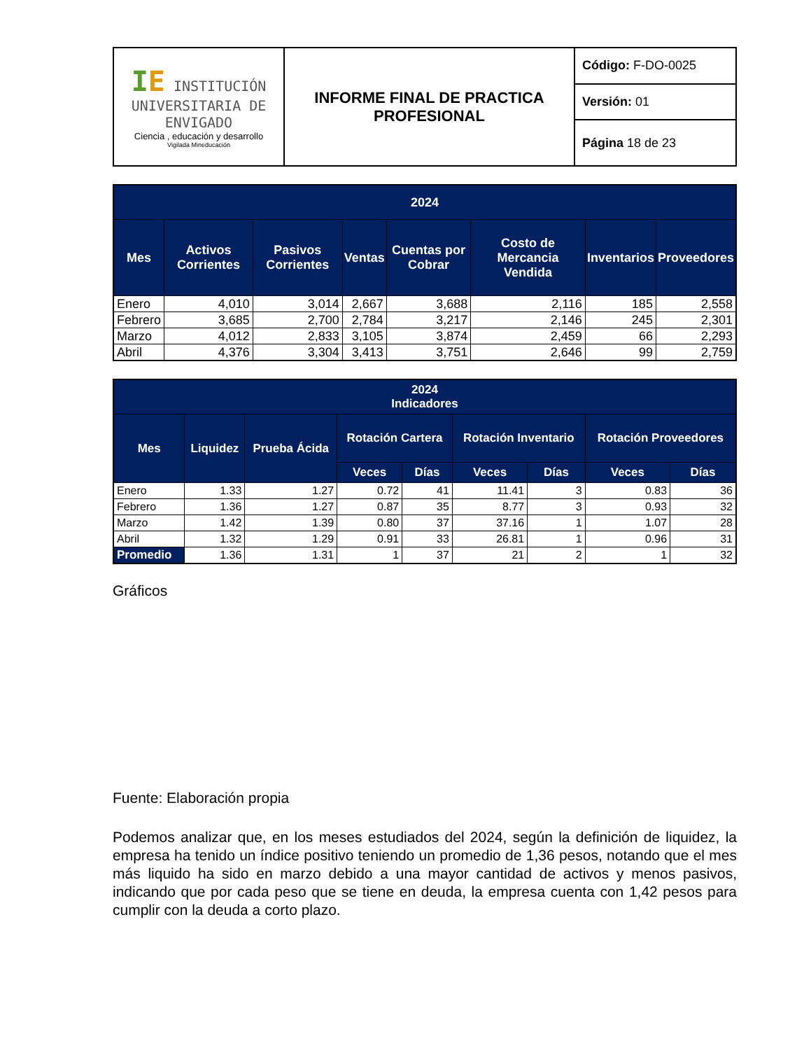| I E INSTITUCIÓN UNIVERSITARIA DE ENVIGADO Ciencia , educación y desarrollo Vigilada Mineducación | INFORME FINAL DE PRACTICA PROFESIONAL | Código: F-DO-0025 |
| | | Versión: 01 |
| | | Página 18 de 23 |
| 2024 | | | | | | | |
| --- | --- | --- | --- | --- | --- | --- | --- |
| Mes | Activos Corrientes | Pasivos Corrientes | Ventas | Cuentas por Cobrar | Costo de Mercancia Vendida | Inventarios | Proveedores |
| Enero | 4,010 | 3,014 | 2,667 | 3,688 | 2,116 | 185 | 2,558 |
| Febrero | 3,685 | 2,700 | 2,784 | 3,217 | 2,146 | 245 | 2,301 |
| Marzo | 4,012 | 2,833 | 3,105 | 3,874 | 2,459 | 66 | 2,293 |
| Abril | 4,376 | 3,304 | 3,413 | 3,751 | 2,646 | 99 | 2,759 |
| 2024 Indicadores | | | | | | | | |
| --- | --- | --- | --- | --- | --- | --- | --- | --- |
| Mes | Liquidez | Prueba Ácida | Rotación Cartera | | Rotación Inventario | | Rotación Proveedores | |
| | | | Veces | Días | Veces | Días | Veces | Días |
| Enero | 1.33 | 1.27 | 0.72 | 41 | 11.41 | 3 | 0.83 | 36 |
| Febrero | 1.36 | 1.27 | 0.87 | 35 | 8.77 | 3 | 0.93 | 32 |
| Marzo | 1.42 | 1.39 | 0.80 | 37 | 37.16 | 1 | 1.07 | 28 |
| Abril | 1.32 | 1.29 | 0.91 | 33 | 26.81 | 1 | 0.96 | 31 |
| Promedio | 1.36 | 1.31 | 1 | 37 | 21 | 2 | 1 | 32 |
Gráficos
Fuente: Elaboración propia
Podemos analizar que, en los meses estudiados del 2024, según la definición de liquidez, la empresa ha tenido un índice positivo teniendo un promedio de 1,36 pesos, notando que el mes más liquido ha sido en marzo debido a una mayor cantidad de activos y menos pasivos, indicando que por cada peso que se tiene en deuda, la empresa cuenta con 1,42 pesos para cumplir con la deuda a corto plazo.